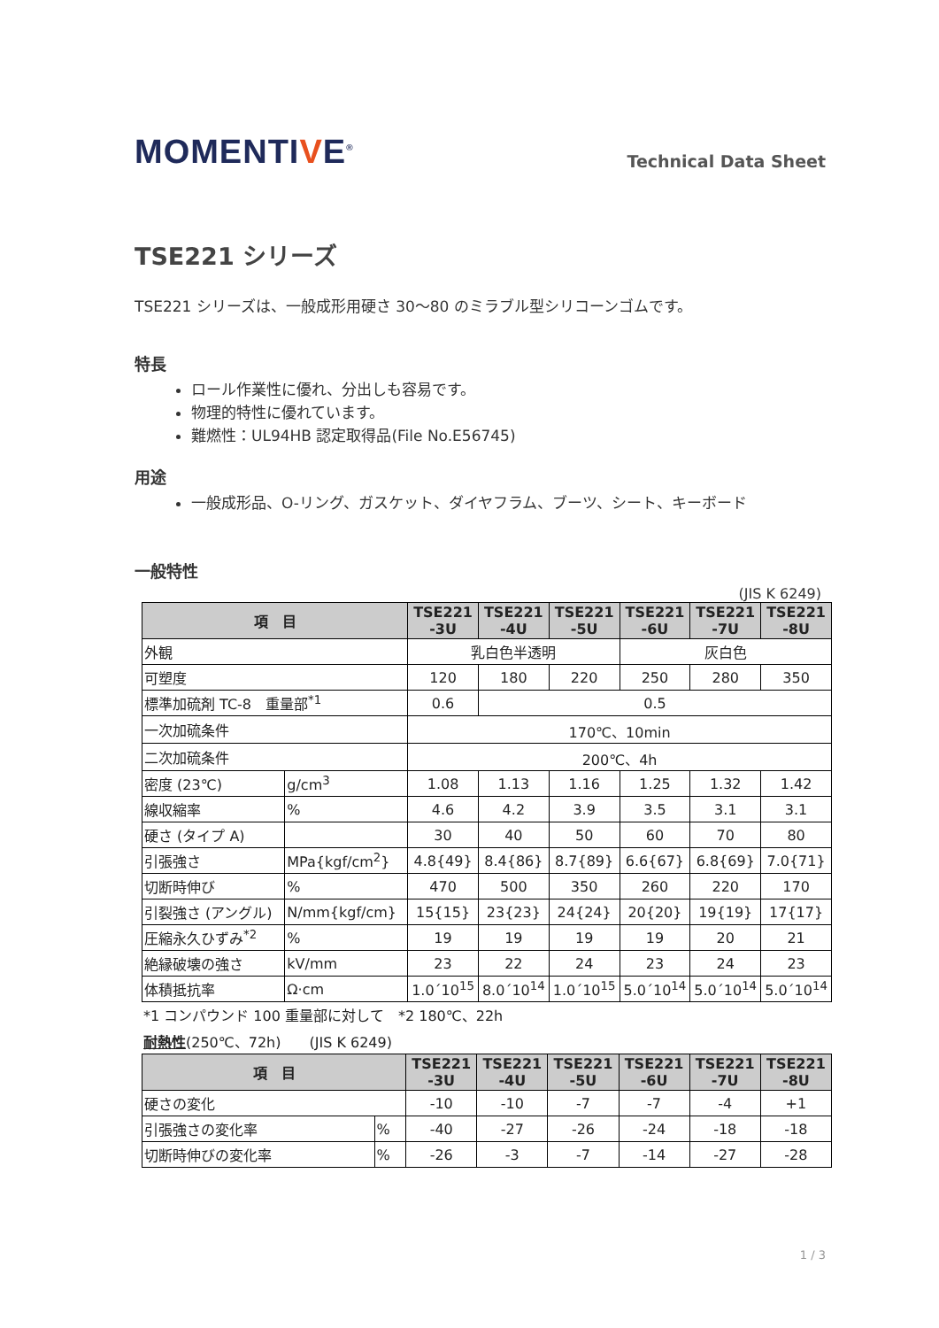MOMENTIVE<sup>®</sup>
Technical Data Sheet
TSE221 シリーズ
TSE221 シリーズは、一般成形用硬さ 30～80 のミラブル型シリコーンゴムです。
特長
ロール作業性に優れ、分出しも容易です。
物理的特性に優れています。
難燃性：UL94HB 認定取得品(File No.E56745)
用途
一般成形品、O-リング、ガスケット、ダイヤフラム、ブーツ、シート、キーボード
一般特性
(JIS K 6249)
| 項 目 | | TSE221 -3U | TSE221 -4U | TSE221 -5U | TSE221 -6U | TSE221 -7U | TSE221 -8U |
| --- | --- | --- | --- | --- | --- | --- | --- |
| 外観 | | 乳白色半透明 | | | 灰白色 | | |
| 可塑度 | | 120 | 180 | 220 | 250 | 280 | 350 |
| 標準加硫剤 TC-8 重量部<sup>*1</sup> | | 0.6 | 0.5 | | | | |
| 一次加硫条件 | | 170℃、10min | | | | | |
| 二次加硫条件 | | 200℃、4h | | | | | |
| 密度 (23℃) | g/cm<sup>3</sup> | 1.08 | 1.13 | 1.16 | 1.25 | 1.32 | 1.42 |
| 線収縮率 | % | 4.6 | 4.2 | 3.9 | 3.5 | 3.1 | 3.1 |
| 硬さ (タイプ A) | | 30 | 40 | 50 | 60 | 70 | 80 |
| 引張強さ | MPa{kgf/cm<sup>2</sup>} | 4.8{49} | 8.4{86} | 8.7{89} | 6.6{67} | 6.8{69} | 7.0{71} |
| 切断時伸び | % | 470 | 500 | 350 | 260 | 220 | 170 |
| 引裂強さ (アングル) | N/mm{kgf/cm} | 15{15} | 23{23} | 24{24} | 20{20} | 19{19} | 17{17} |
| 圧縮永久ひずみ<sup>*2</sup> | % | 19 | 19 | 19 | 19 | 20 | 21 |
| 絶縁破壊の強さ | kV/mm | 23 | 22 | 24 | 23 | 24 | 23 |
| 体積抵抗率 | Ω·cm | 1.0´10<sup>15</sup> | 8.0´10<sup>14</sup> | 1.0´10<sup>15</sup> | 5.0´10<sup>14</sup> | 5.0´10<sup>14</sup> | 5.0´10<sup>14</sup> |
*1 コンパウンド 100 重量部に対して　*2 180℃、22h
耐熱性(250℃、72h)　　(JIS K 6249)
| 項 目 | | TSE221 -3U | TSE221 -4U | TSE221 -5U | TSE221 -6U | TSE221 -7U | TSE221 -8U |
| --- | --- | --- | --- | --- | --- | --- | --- |
| 硬さの変化 | | -10 | -10 | -7 | -7 | -4 | +1 |
| 引張強さの変化率 | % | -40 | -27 | -26 | -24 | -18 | -18 |
| 切断時伸びの変化率 | % | -26 | -3 | -7 | -14 | -27 | -28 |
1 / 3